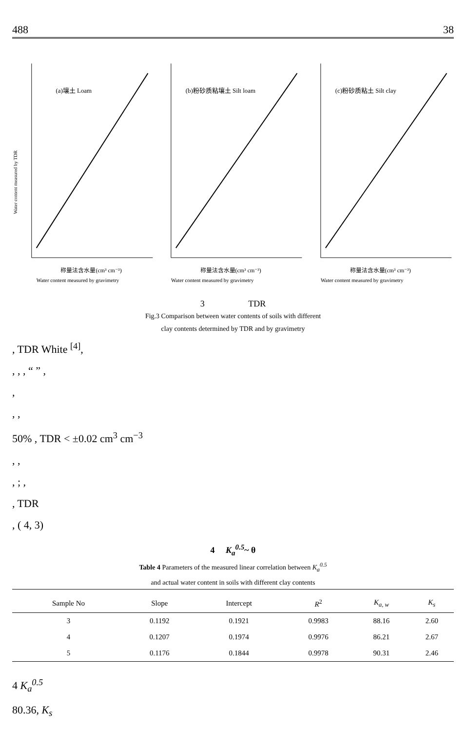488 38
(a)壤土 Loam
称量法含水量(cm³ cm⁻³)
Water content measured by gravimetry
Water content measured by TDR
(b)粉砂质粘壤土 Silt loam
称量法含水量(cm³ cm⁻³)
Water content measured by gravimetry
(c)粉砂质粘土 Silt clay
称量法含水量(cm³ cm⁻³)
Water content measured by gravimetry
3 TDR
Fig.3 Comparison between water contents of soils with different
clay contents determined by TDR and by gravimetry
, TDR White <sup>[4]</sup>,
, , , “ ” ,
,
, ,
50% , TDR < ±0.02 cm<sup>3</sup> cm<sup>−3</sup>
, ,
, ; ,
, TDR
, ( 4, 3)
4 K<sub>a</sub><sup>0.5</sup>~ θ
Table 4 Parameters of the measured linear correlation between K<sub>a</sub><sup>0.5</sup>
and actual water content in soils with different clay contents
| Sample No | Slope | Intercept | R<sup>2</sup> | K<sub>a, w</sub> | K<sub>s</sub> |
| --- | --- | --- | --- | --- | --- |
| 3 | 0.1192 | 0.1921 | 0.9983 | 88.16 | 2.60 |
| 4 | 0.1207 | 0.1974 | 0.9976 | 86.21 | 2.67 |
| 5 | 0.1176 | 0.1844 | 0.9978 | 90.31 | 2.46 |
4 K<sub>a</sub><sup>0.5</sup>
80.36, K<sub>s</sub>